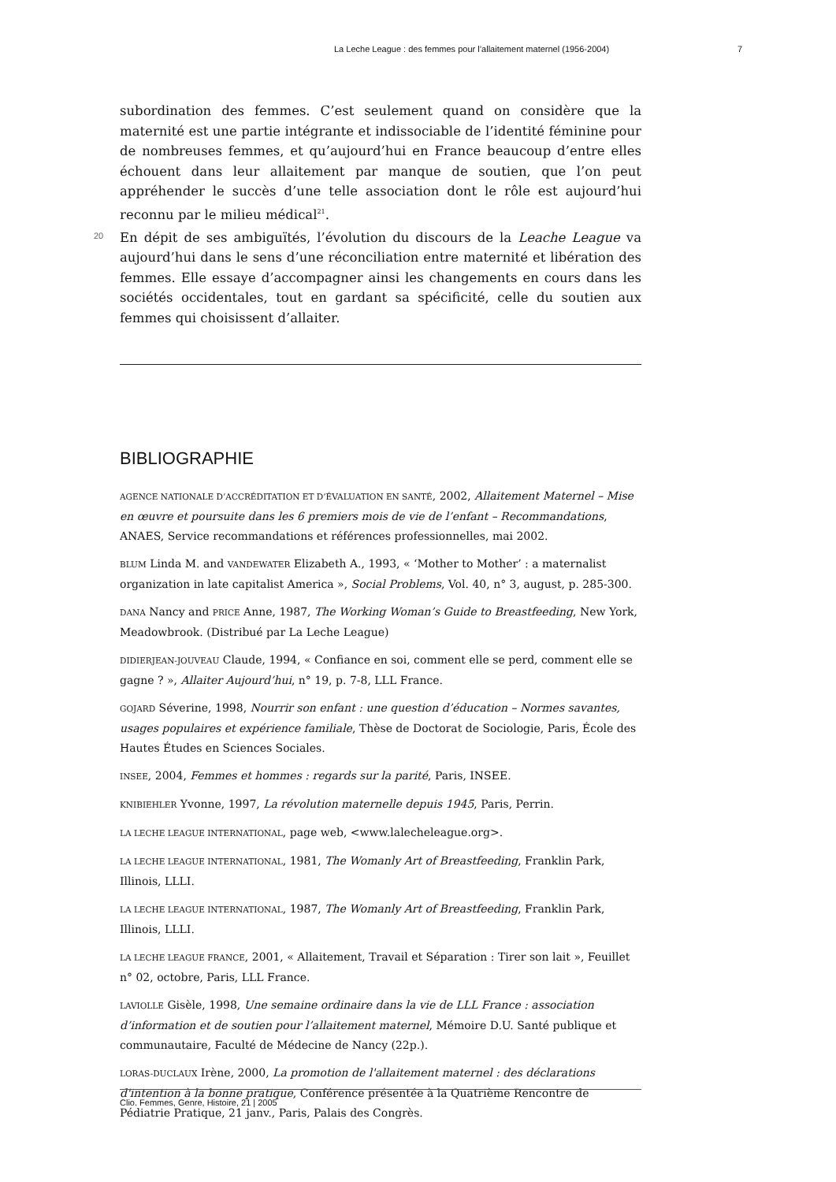La Leche League : des femmes pour l’allaitement maternel (1956-2004) 7
subordination des femmes. C’est seulement quand on considère que la maternité est une partie intégrante et indissociable de l’identité féminine pour de nombreuses femmes, et qu’aujourd’hui en France beaucoup d’entre elles échouent dans leur allaitement par manque de soutien, que l’on peut appréhender le succès d’une telle association dont le rôle est aujourd’hui reconnu par le milieu médical<sup>21</sup>.
20 En dépit de ses ambiguïtés, l’évolution du discours de la Leache League va aujourd’hui dans le sens d’une réconciliation entre maternité et libération des femmes. Elle essaye d’accompagner ainsi les changements en cours dans les sociétés occidentales, tout en gardant sa spécificité, celle du soutien aux femmes qui choisissent d’allaiter.
BIBLIOGRAPHIE
AGENCE NATIONALE D’ACCRÉDITATION ET D’ÉVALUATION EN SANTÉ, 2002, Allaitement Maternel – Mise en œuvre et poursuite dans les 6 premiers mois de vie de l’enfant – Recommandations, ANAES, Service recommandations et références professionnelles, mai 2002.
BLUM Linda M. and VANDEWATER Elizabeth A., 1993, « ‘Mother to Mother’ : a maternalist organization in late capitalist America », Social Problems, Vol. 40, n° 3, august, p. 285-300.
DANA Nancy and PRICE Anne, 1987, The Working Woman’s Guide to Breastfeeding, New York, Meadowbrook. (Distribué par La Leche League)
DIDIERJEAN-JOUVEAU Claude, 1994, « Confiance en soi, comment elle se perd, comment elle se gagne ? », Allaiter Aujourd’hui, n° 19, p. 7-8, LLL France.
GOJARD Séverine, 1998, Nourrir son enfant : une question d’éducation – Normes savantes, usages populaires et expérience familiale, Thèse de Doctorat de Sociologie, Paris, École des Hautes Études en Sciences Sociales.
INSEE, 2004, Femmes et hommes : regards sur la parité, Paris, INSEE.
KNIBIEHLER Yvonne, 1997, La révolution maternelle depuis 1945, Paris, Perrin.
LA LECHE LEAGUE INTERNATIONAL, page web, <www.lalecheleague.org>.
LA LECHE LEAGUE INTERNATIONAL, 1981, The Womanly Art of Breastfeeding, Franklin Park, Illinois, LLLI.
LA LECHE LEAGUE INTERNATIONAL, 1987, The Womanly Art of Breastfeeding, Franklin Park, Illinois, LLLI.
LA LECHE LEAGUE FRANCE, 2001, « Allaitement, Travail et Séparation : Tirer son lait », Feuillet n° 02, octobre, Paris, LLL France.
LAVIOLLE Gisèle, 1998, Une semaine ordinaire dans la vie de LLL France : association d’information et de soutien pour l’allaitement maternel, Mémoire D.U. Santé publique et communautaire, Faculté de Médecine de Nancy (22p.).
LORAS-DUCLAUX Irène, 2000, La promotion de l'allaitement maternel : des déclarations d'intention à la bonne pratique, Conférence présentée à la Quatrième Rencontre de Pédiatrie Pratique, 21 janv., Paris, Palais des Congrès.
Clio. Femmes, Genre, Histoire, 21 | 2005